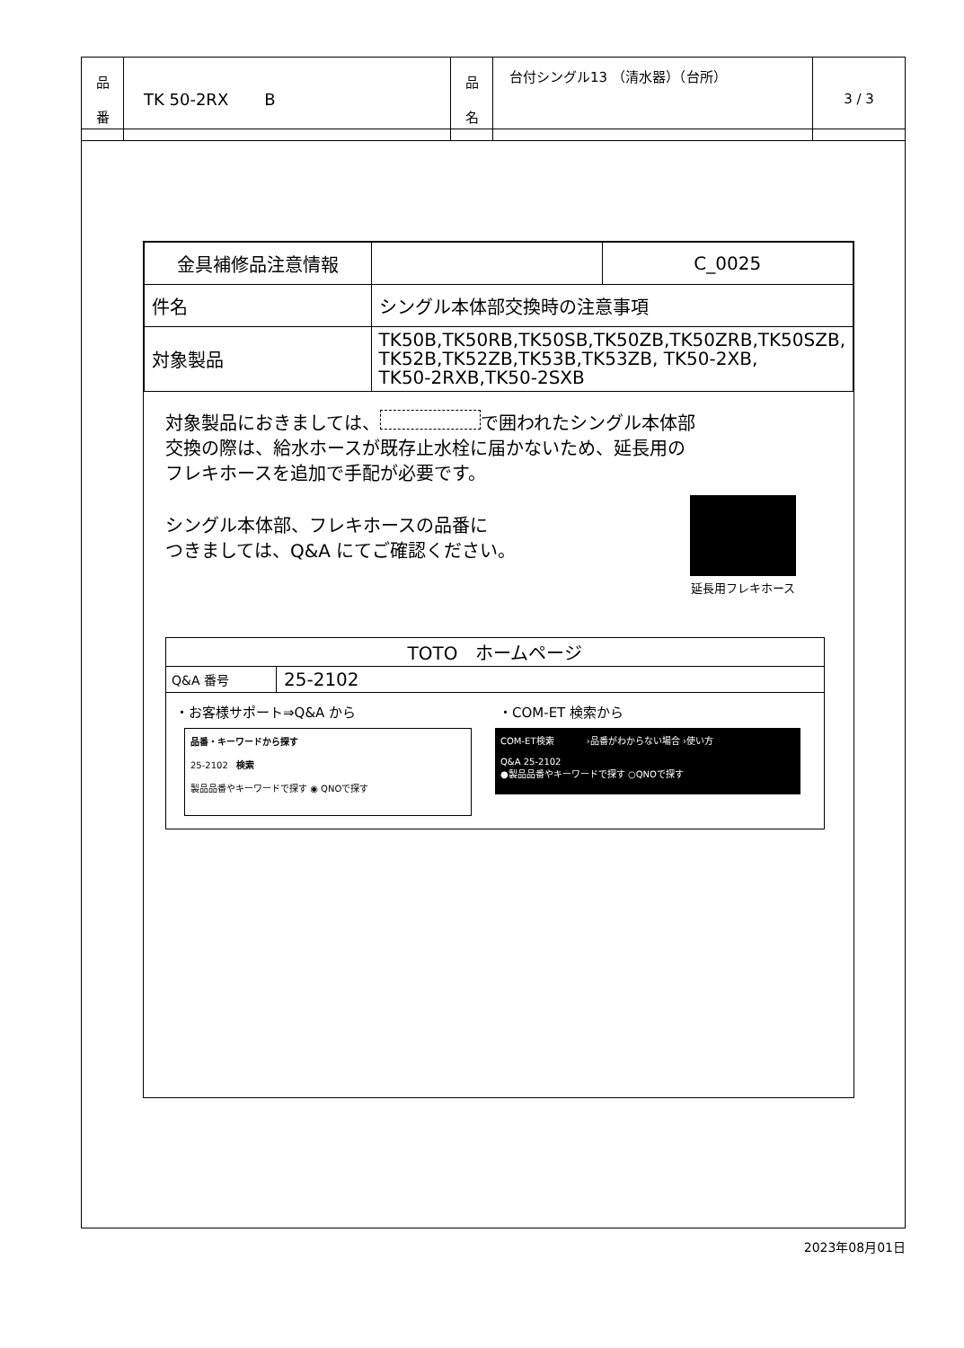| 品 番 | TK 50-2RX B | 品 名 | 台付シングル13 （清水器）（台所） | 3 / 3 |
| 金具補修品注意情報 | | C_0025 |
| 件名 | シングル本体部交換時の注意事項 | |
| 対象製品 | TK50B,TK50RB,TK50SB,TK50ZB,TK50ZRB,TK50SZB, TK52B,TK52ZB,TK53B,TK53ZB, TK50-2XB, TK50-2RXB,TK50-2SXB | |
対象製品におきましては、 で囲われたシングル本体部
交換の際は、給水ホースが既存止水栓に届かないため、延長用の
フレキホースを追加で手配が必要です。
シングル本体部、フレキホースの品番に
つきましては、Q&A にてご確認ください。
延長用フレキホース
| TOTO ホームページ | |
| Q&A 番号 | 25-2102 |
・お客様サポート⇒Q&A から ・COM-ET 検索から
品番・キーワードから探す
25-2102 検索
製品品番やキーワードで探す ◉ QNOで探す
COM-ET検索 　　　 ›品番がわからない場合 ›使い方
Q&A 25-2102
●製品品番やキーワードで探す ○QNOで探す
2023年08月01日